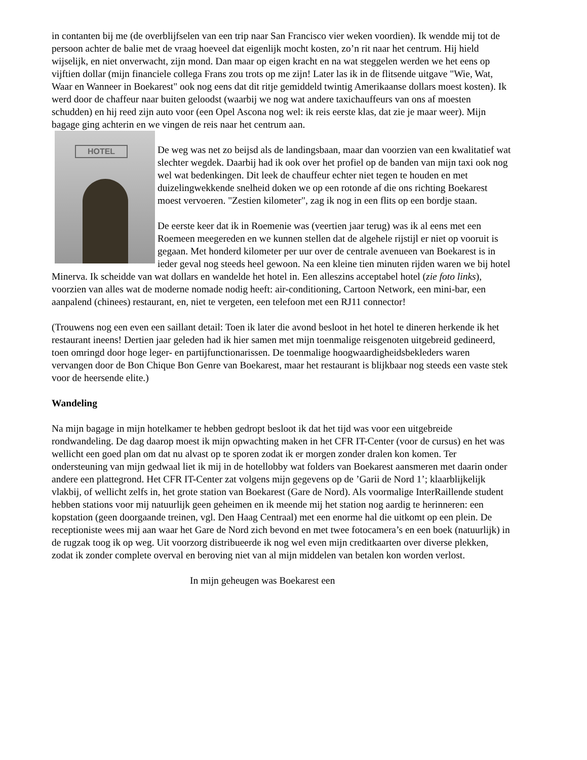in contanten bij me (de overblijfselen van een trip naar San Francisco vier weken voordien). Ik wendde mij tot de persoon achter de balie met de vraag hoeveel dat eigenlijk mocht kosten, zo’n rit naar het centrum. Hij hield wijselijk, en niet onverwacht, zijn mond. Dan maar op eigen kracht en na wat steggelen werden we het eens op vijftien dollar (mijn financiele collega Frans zou trots op me zijn! Later las ik in de flitsende uitgave "Wie, Wat, Waar en Wanneer in Boekarest" ook nog eens dat dit ritje gemiddeld twintig Amerikaanse dollars moest kosten). Ik werd door de chaffeur naar buiten geloodst (waarbij we nog wat andere taxichauffeurs van ons af moesten schudden) en hij reed zijn auto voor (een Opel Ascona nog wel: ik reis eerste klas, dat zie je maar weer). Mijn bagage ging achterin en we vingen de reis naar het centrum aan.
HOTEL
De weg was net zo beijsd als de landingsbaan, maar dan voorzien van een kwalitatief wat slechter wegdek. Daarbij had ik ook over het profiel op de banden van mijn taxi ook nog wel wat bedenkingen. Dit leek de chauffeur echter niet tegen te houden en met duizelingwekkende snelheid doken we op een rotonde af die ons richting Boekarest moest vervoeren. "Zestien kilometer", zag ik nog in een flits op een bordje staan.
De eerste keer dat ik in Roemenie was (veertien jaar terug) was ik al eens met een Roemeen meegereden en we kunnen stellen dat de algehele rijstijl er niet op vooruit is gegaan. Met honderd kilometer per uur over de centrale avenueen van Boekarest is in ieder geval nog steeds heel gewoon. Na een kleine tien minuten rijden waren we bij hotel Minerva. Ik scheidde van wat dollars en wandelde het hotel in. Een alleszins acceptabel hotel (zie foto links), voorzien van alles wat de moderne nomade nodig heeft: air-conditioning, Cartoon Network, een mini-bar, een aanpalend (chinees) restaurant, en, niet te vergeten, een telefoon met een RJ11 connector!
(Trouwens nog een even een saillant detail: Toen ik later die avond besloot in het hotel te dineren herkende ik het restaurant ineens! Dertien jaar geleden had ik hier samen met mijn toenmalige reisgenoten uitgebreid gedineerd, toen omringd door hoge leger- en partijfunctionarissen. De toenmalige hoogwaardigheidsbekleders waren vervangen door de Bon Chique Bon Genre van Boekarest, maar het restaurant is blijkbaar nog steeds een vaste stek voor de heersende elite.)
Wandeling
Na mijn bagage in mijn hotelkamer te hebben gedropt besloot ik dat het tijd was voor een uitgebreide rondwandeling. De dag daarop moest ik mijn opwachting maken in het CFR IT-Center (voor de cursus) en het was wellicht een goed plan om dat nu alvast op te sporen zodat ik er morgen zonder dralen kon komen. Ter ondersteuning van mijn gedwaal liet ik mij in de hotellobby wat folders van Boekarest aansmeren met daarin onder andere een plattegrond. Het CFR IT-Center zat volgens mijn gegevens op de ’Garii de Nord 1’; klaarblijkelijk vlakbij, of wellicht zelfs in, het grote station van Boekarest (Gare de Nord). Als voormalige InterRaillende student hebben stations voor mij natuurlijk geen geheimen en ik meende mij het station nog aardig te herinneren: een kopstation (geen doorgaande treinen, vgl. Den Haag Centraal) met een enorme hal die uitkomt op een plein. De receptioniste wees mij aan waar het Gare de Nord zich bevond en met twee fotocamera’s en een boek (natuurlijk) in de rugzak toog ik op weg. Uit voorzorg distribueerde ik nog wel even mijn creditkaarten over diverse plekken, zodat ik zonder complete overval en beroving niet van al mijn middelen van betalen kon worden verlost.
In mijn geheugen was Boekarest een